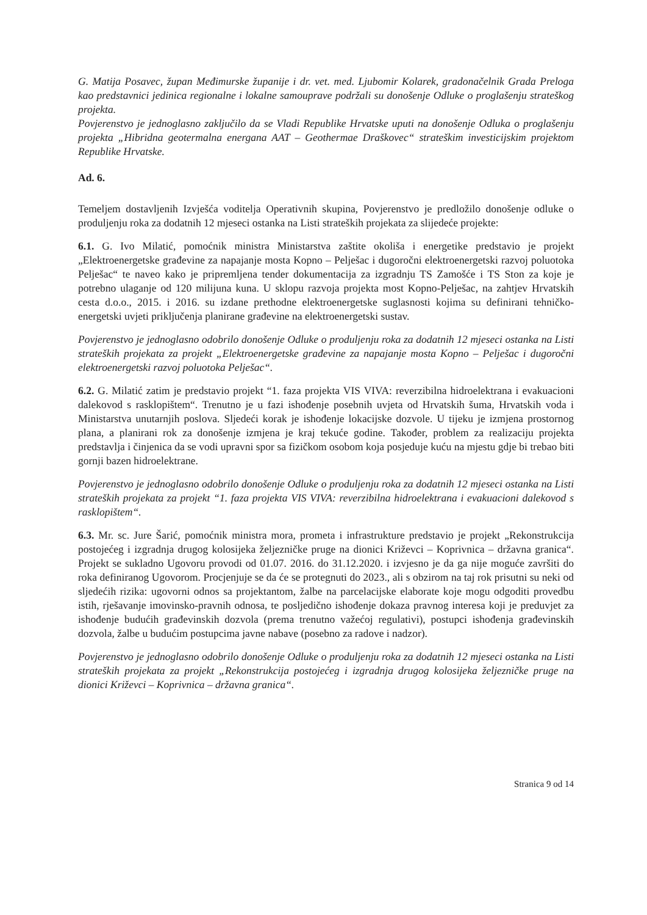G. Matija Posavec, župan Međimurske županije i dr. vet. med. Ljubomir Kolarek, gradonačelnik Grada Preloga kao predstavnici jedinica regionalne i lokalne samouprave podržali su donošenje Odluke o proglašenju strateškog projekta.
Povjerenstvo je jednoglasno zaključilo da se Vladi Republike Hrvatske uputi na donošenje Odluka o proglašenju projekta „Hibridna geotermalna energana AAT – Geothermae Draškovec“ strateškim investicijskim projektom Republike Hrvatske.
Ad. 6.
Temeljem dostavljenih Izvješća voditelja Operativnih skupina, Povjerenstvo je predložilo donošenje odluke o produljenju roka za dodatnih 12 mjeseci ostanka na Listi strateških projekata za slijedeće projekte:
6.1. G. Ivo Milatić, pomoćnik ministra Ministarstva zaštite okoliša i energetike predstavio je projekt „Elektroenergetske građevine za napajanje mosta Kopno – Pelješac i dugoročni elektroenergetski razvoj poluotoka Pelješac“ te naveo kako je pripremljena tender dokumentacija za izgradnju TS Zamošće i TS Ston za koje je potrebno ulaganje od 120 milijuna kuna. U sklopu razvoja projekta most Kopno-Pelješac, na zahtjev Hrvatskih cesta d.o.o., 2015. i 2016. su izdane prethodne elektroenergetske suglasnosti kojima su definirani tehničko-energetski uvjeti priključenja planirane građevine na elektroenergetski sustav.
Povjerenstvo je jednoglasno odobrilo donošenje Odluke o produljenju roka za dodatnih 12 mjeseci ostanka na Listi strateških projekata za projekt „Elektroenergetske građevine za napajanje mosta Kopno – Pelješac i dugoročni elektroenergetski razvoj poluotoka Pelješac“.
6.2. G. Milatić zatim je predstavio projekt “1. faza projekta VIS VIVA: reverzibilna hidroelektrana i evakuacioni dalekovod s rasklopištem“. Trenutno je u fazi ishođenje posebnih uvjeta od Hrvatskih šuma, Hrvatskih voda i Ministarstva unutarnjih poslova. Sljedeći korak je ishođenje lokacijske dozvole. U tijeku je izmjena prostornog plana, a planirani rok za donošenje izmjena je kraj tekuće godine. Također, problem za realizaciju projekta predstavlja i činjenica da se vodi upravni spor sa fizičkom osobom koja posjeduje kuću na mjestu gdje bi trebao biti gornji bazen hidroelektrane.
Povjerenstvo je jednoglasno odobrilo donošenje Odluke o produljenju roka za dodatnih 12 mjeseci ostanka na Listi strateških projekata za projekt “1. faza projekta VIS VIVA: reverzibilna hidroelektrana i evakuacioni dalekovod s rasklopištem“.
6.3. Mr. sc. Jure Šarić, pomoćnik ministra mora, prometa i infrastrukture predstavio je projekt „Rekonstrukcija postojećeg i izgradnja drugog kolosijeka željezničke pruge na dionici Križevci – Koprivnica – državna granica“. Projekt se sukladno Ugovoru provodi od 01.07. 2016. do 31.12.2020. i izvjesno je da ga nije moguće završiti do roka definiranog Ugovorom. Procjenjuje se da će se protegnuti do 2023., ali s obzirom na taj rok prisutni su neki od sljedećih rizika: ugovorni odnos sa projektantom, žalbe na parcelacijske elaborate koje mogu odgoditi provedbu istih, rješavanje imovinsko-pravnih odnosa, te posljedično ishođenje dokaza pravnog interesa koji je preduvjet za ishođenje budućih građevinskih dozvola (prema trenutno važećoj regulativi), postupci ishođenja građevinskih dozvola, žalbe u budućim postupcima javne nabave (posebno za radove i nadzor).
Povjerenstvo je jednoglasno odobrilo donošenje Odluke o produljenju roka za dodatnih 12 mjeseci ostanka na Listi strateških projekata za projekt „Rekonstrukcija postojećeg i izgradnja drugog kolosijeka željezničke pruge na dionici Križevci – Koprivnica – državna granica“.
Stranica 9 od 14